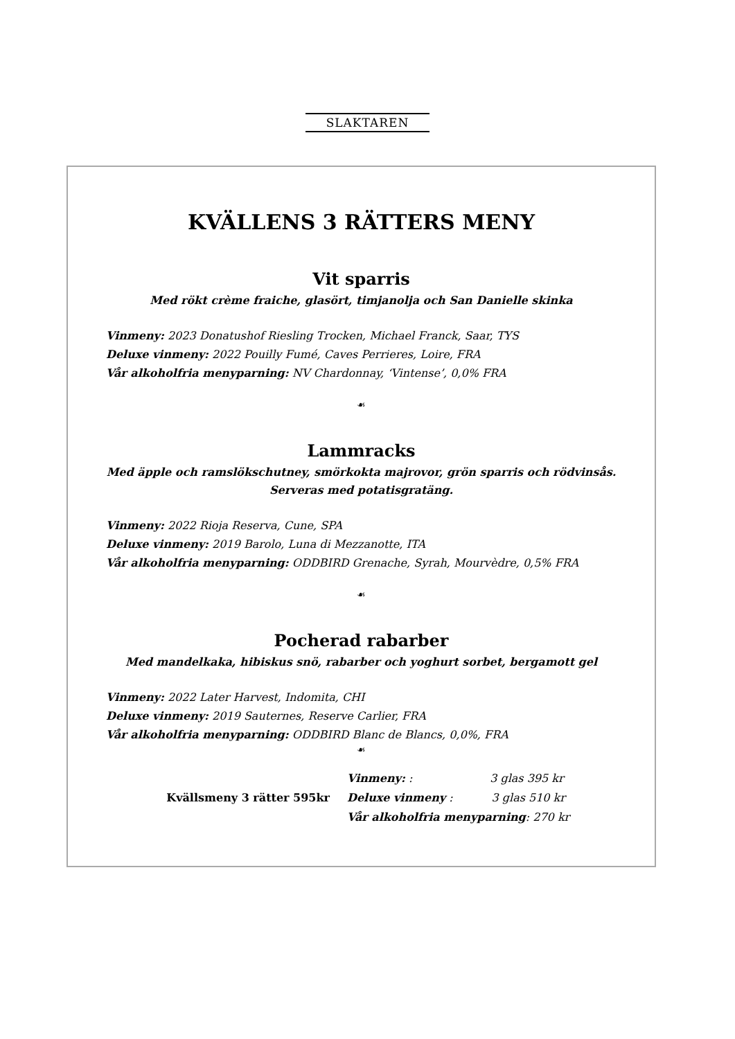SLAKTAREN
KVÄLLENS 3 RÄTTERS MENY
Vit sparris
Med rökt crème fraiche, glasört, timjanolja och San Danielle skinka
Vinmeny: 2023 Donatushof Riesling Trocken, Michael Franck, Saar, TYS
Deluxe vinmeny: 2022 Pouilly Fumé, Caves Perrieres, Loire, FRA
Vår alkoholfria menyparning: NV Chardonnay, ‘Vintense’, 0,0% FRA
☙
Lammracks
Med äpple och ramslökschutney, smörkokta majrovor, grön sparris och rödvinsås.
Serveras med potatisgratäng.
Vinmeny: 2022 Rioja Reserva, Cune, SPA
Deluxe vinmeny: 2019 Barolo, Luna di Mezzanotte, ITA
Vår alkoholfria menyparning: ODDBIRD Grenache, Syrah, Mourvèdre, 0,5% FRA
☙
Pocherad rabarber
Med mandelkaka, hibiskus snö, rabarber och yoghurt sorbet, bergamott gel
Vinmeny: 2022 Later Harvest, Indomita, CHI
Deluxe vinmeny: 2019 Sauternes, Reserve Carlier, FRA
Vår alkoholfria menyparning: ODDBIRD Blanc de Blancs, 0,0%, FRA
☙
Kvällsmeny 3 rätter 595kr
Vinmeny: : 3 glas 395 kr
Deluxe vinmeny : 3 glas 510 kr
Vår alkoholfria menyparning: 270 kr